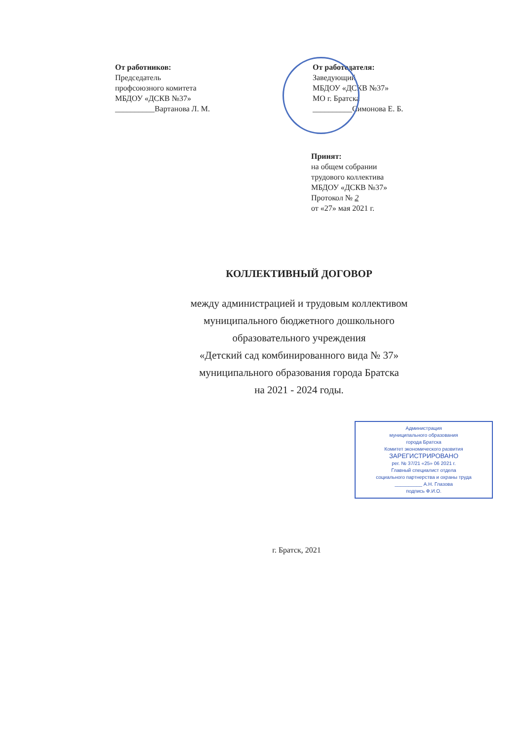От работников:
Председатель
профсоюзного комитета
МБДОУ «ДСКВ №37»
__________Вартанова Л. М.
От работодателя:
Заведующий
МБДОУ «ДСКВ №37»
МО г. Братска
__________Симонова Е. Б.
Принят:
на общем собрании
трудового коллектива
МБДОУ «ДСКВ №37»
Протокол № 2
от «27» мая 2021 г.
КОЛЛЕКТИВНЫЙ ДОГОВОР
между администрацией и трудовым коллективом
муниципального бюджетного дошкольного
образовательного учреждения
«Детский сад комбинированного вида № 37»
муниципального образования города Братска
на 2021 - 2024 годы.
Администрация
муниципального образования
города Братска
Комитет экономического развития
ЗАРЕГИСТРИРОВАНО
рег. № 37/21 «25» 06 2021 г.
Главный специалист отдела
социального партнерства и охраны труда
__________ А.Н. Глазова
подпись Ф.И.О.
г. Братск, 2021